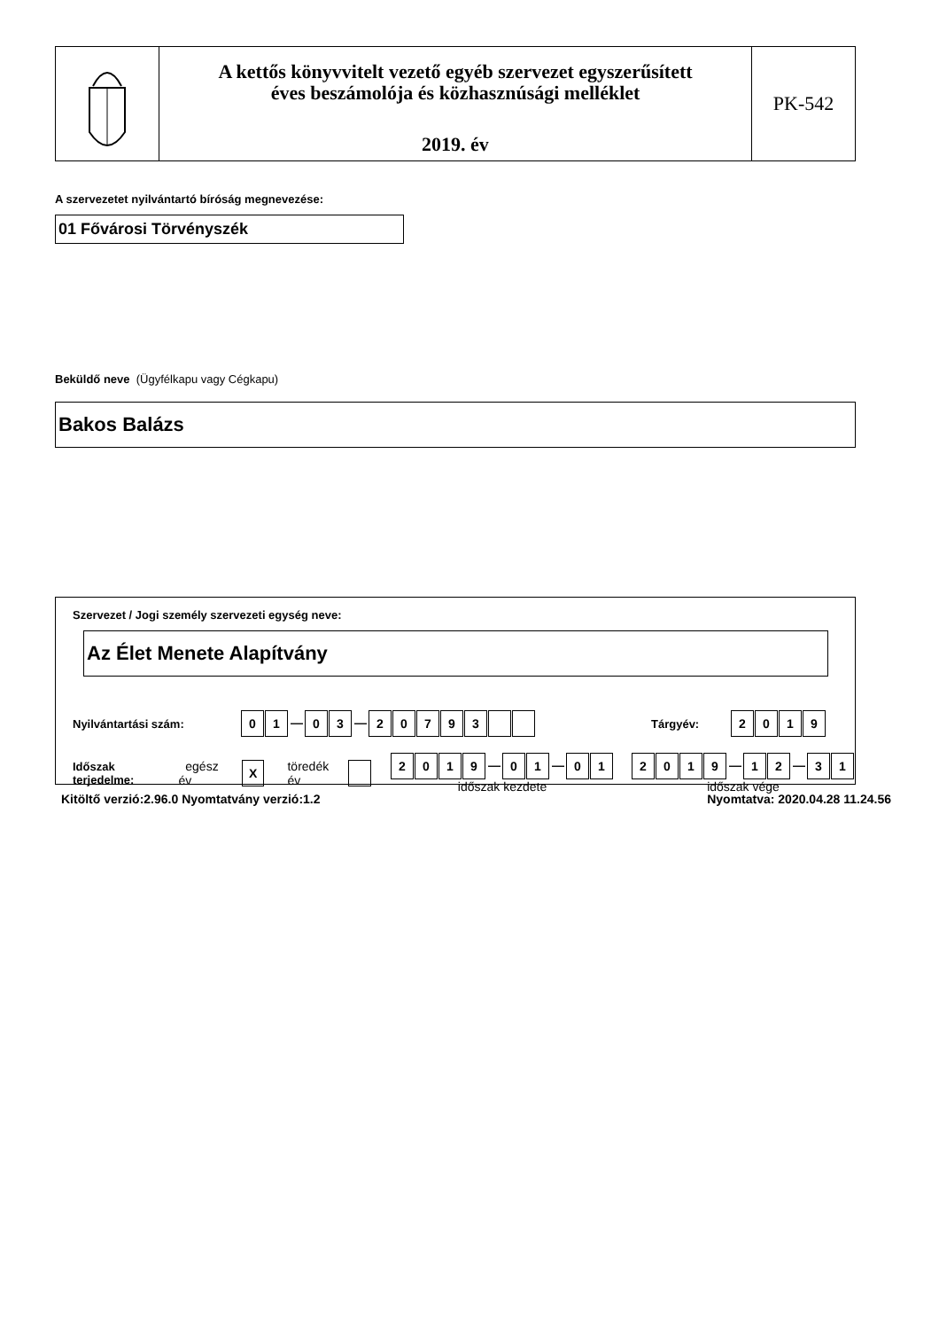A kettős könyvvitelt vezető egyéb szervezet egyszerűsített
éves beszámolója és közhasznúsági melléklet
2019. év
PK-542
A szervezetet nyilvántartó bíróság megnevezése:
01 Fővárosi Törvényszék
Beküldő neve (Ügyfélkapu vagy Cégkapu)
Bakos Balázs
Szervezet / Jogi személy szervezeti egység neve:
Az Élet Menete Alapítvány
Nyilvántartási szám: 01 — 03 — 20793 Tárgyév: 2019
Időszak terjedelme: egész év X töredék év 2019 — 01 — 01
időszak kezdete 2019 — 12 — 31
időszak vége
Kitöltő verzió:2.96.0 Nyomtatvány verzió:1.2 Nyomtatva: 2020.04.28 11.24.56